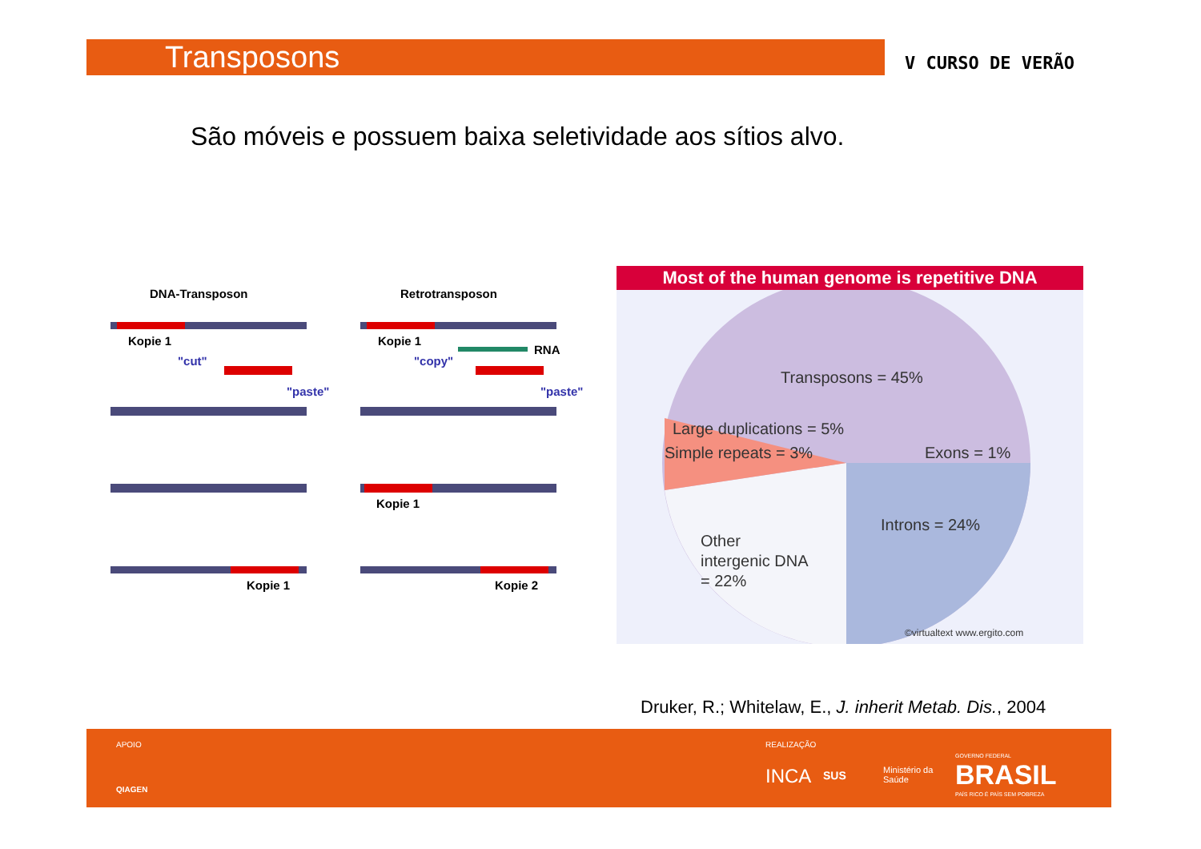Transposons V CURSO DE VERÃO
São móveis e possuem baixa seletividade aos sítios alvo.
DNA-Transposon
Retrotransposon
Kopie 1
"cut"
"paste"
Kopie 1
Kopie 1
RNA
"copy"
"paste"
Kopie 1
Kopie 2
Most of the human genome is repetitive DNA
Transposons = 45%
Simple repeats = 3%
Large duplications = 5%
Exons = 1%
Introns = 24%
Other
intergenic DNA
= 22%
©virtualtext www.ergito.com
Druker, R.; Whitelaw, E., J. inherit Metab. Dis., 2004
APOIO
QIAGEN
REALIZAÇÃO
INCA SUS
Ministério da
Saúde
GOVERNO FEDERAL
BRASIL
PAÍS RICO É PAÍS SEM POBREZA